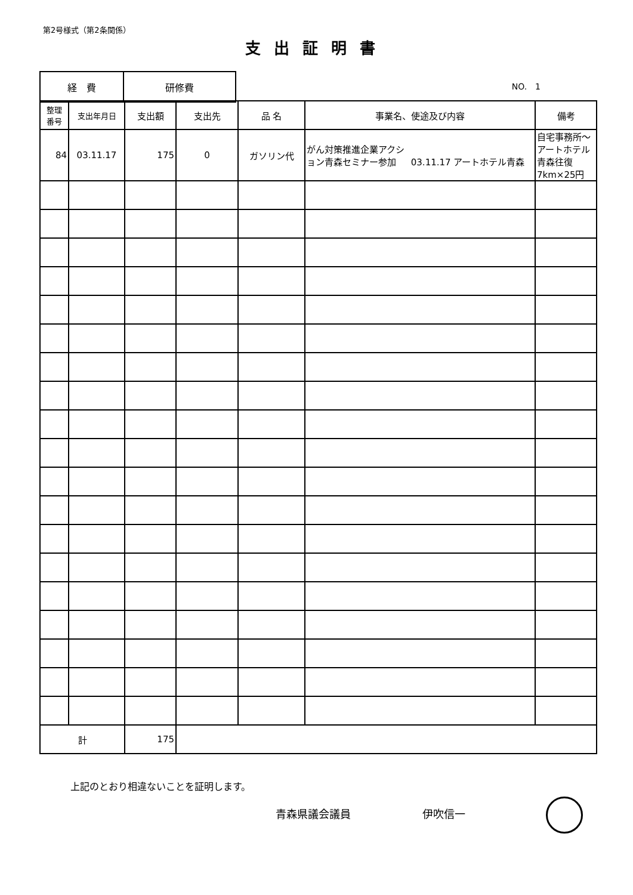第2号様式（第2条関係）
支出証明書
| 経 費 | 研修費 |
NO.　1
| 整理 番号 | 支出年月日 | 支出額 | 支出先 | 品 名 | 事業名、使途及び内容 | 備考 |
| --- | --- | --- | --- | --- | --- | --- |
| 84 | 03.11.17 | 175 | 0 | ガソリン代 | がん対策推進企業アクション青森セミナー参加 03.11.17 アートホテル青森 | 自宅事務所～アートホテル青森往復 7km×25円 |
| 計 | | 175 | | | | |
上記のとおり相違ないことを証明します。
青森県議会議員 伊吹信一